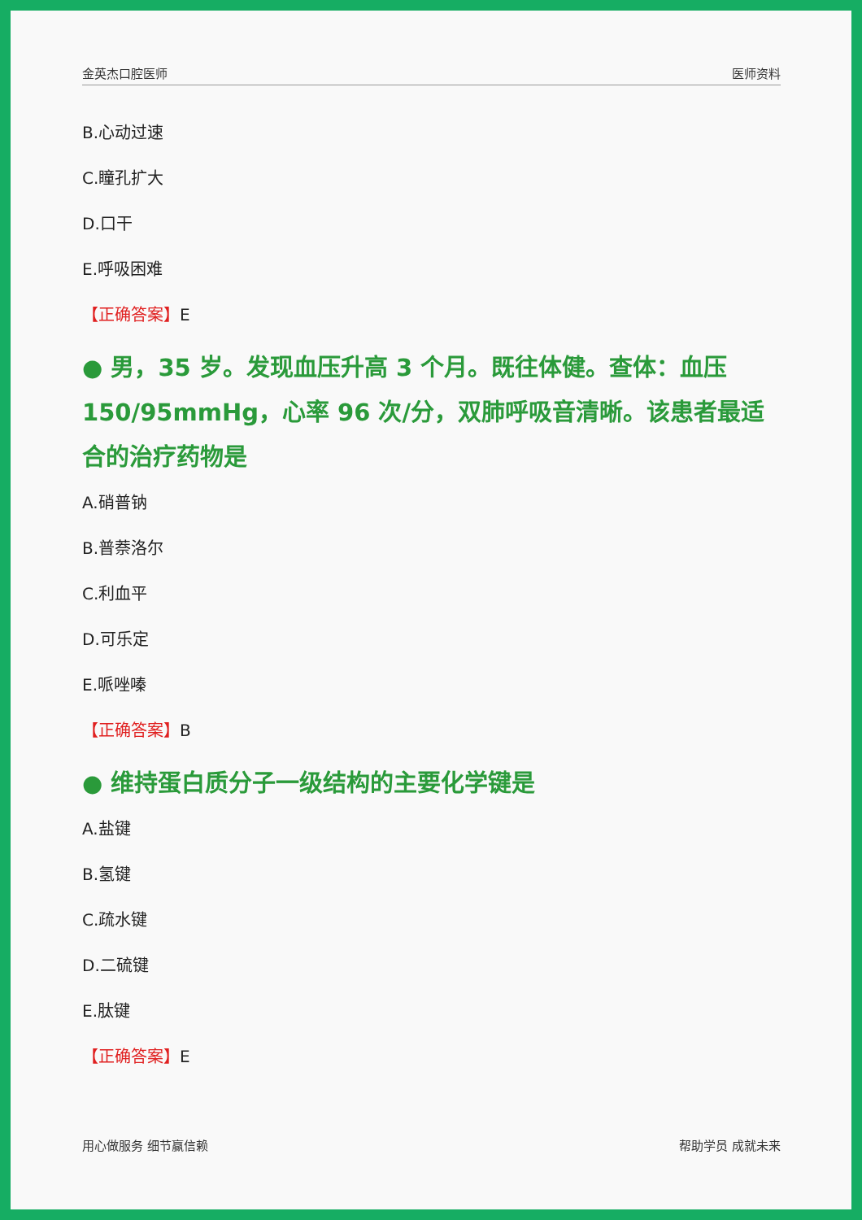金英杰口腔医师 医师资料
B.心动过速
C.瞳孔扩大
D.口干
E.呼吸困难
【正确答案】E
● 男，35 岁。发现血压升高 3 个月。既往体健。查体：血压 150/95mmHg，心率 96 次/分，双肺呼吸音清晰。该患者最适合的治疗药物是
A.硝普钠
B.普萘洛尔
C.利血平
D.可乐定
E.哌唑嗪
【正确答案】B
● 维持蛋白质分子一级结构的主要化学键是
A.盐键
B.氢键
C.疏水键
D.二硫键
E.肽键
【正确答案】E
用心做服务 细节赢信赖 帮助学员 成就未来